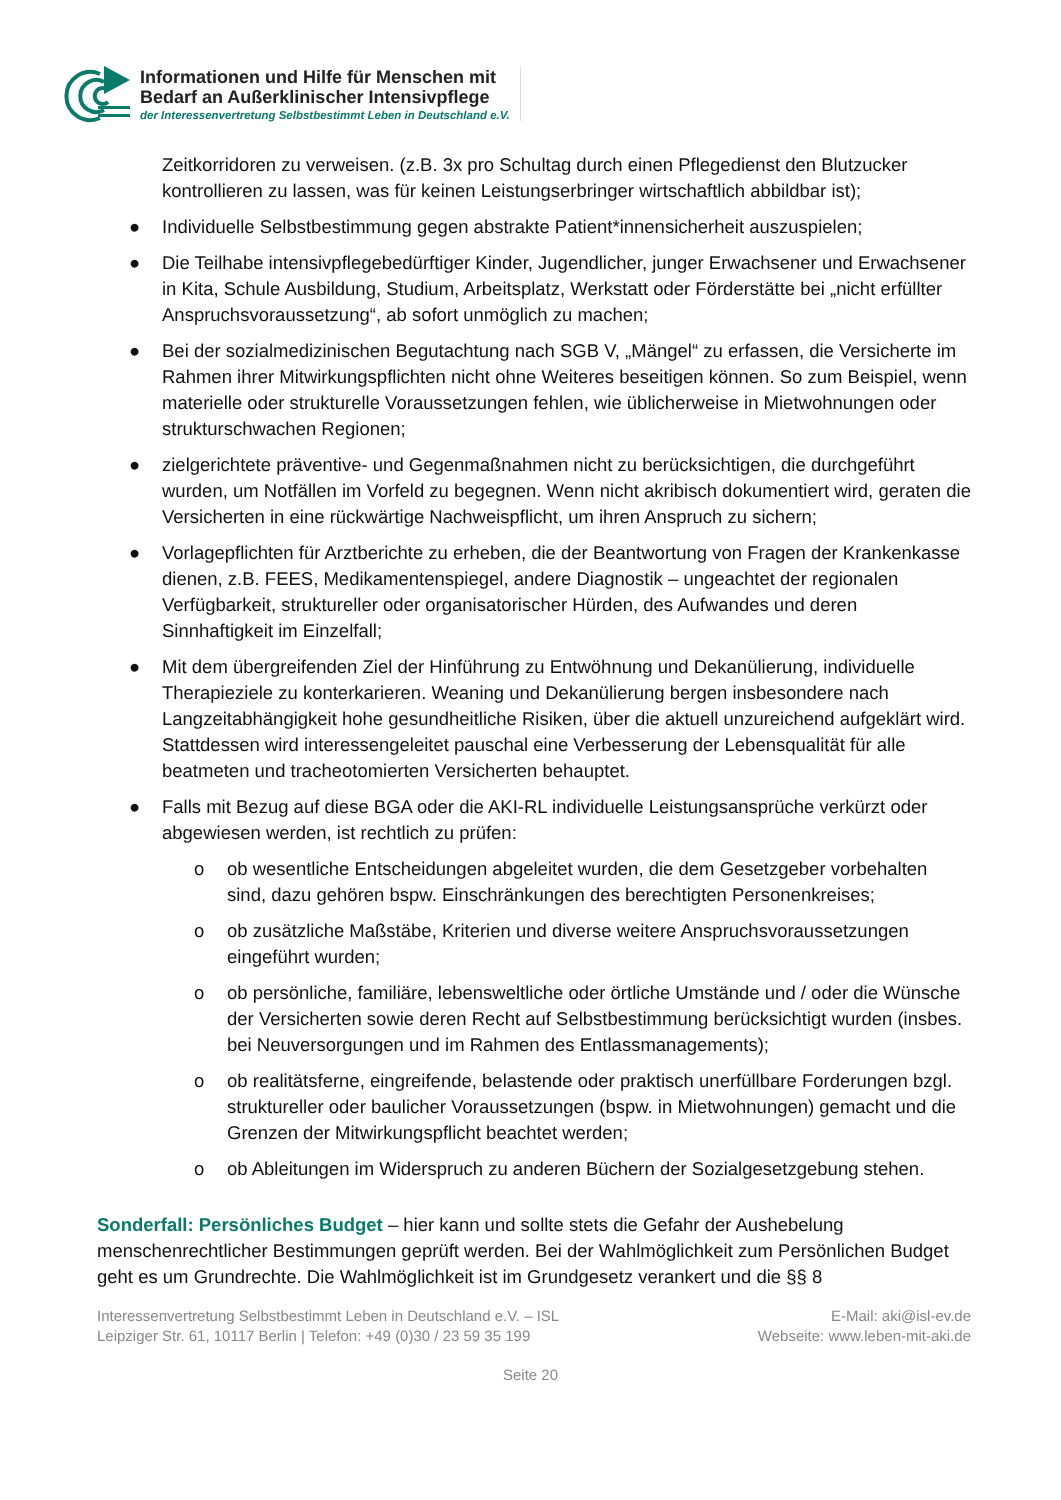Informationen und Hilfe für Menschen mit
Bedarf an Außerklinischer Intensivpflege
der Interessenvertretung Selbstbestimmt Leben in Deutschland e.V.
Zeitkorridoren zu verweisen. (z.B. 3x pro Schultag durch einen Pflegedienst den Blutzucker kontrollieren zu lassen, was für keinen Leistungserbringer wirtschaftlich abbildbar ist);
● Individuelle Selbstbestimmung gegen abstrakte Patient*innensicherheit auszuspielen;
● Die Teilhabe intensivpflegebedürftiger Kinder, Jugendlicher, junger Erwachsener und Erwachsener in Kita, Schule Ausbildung, Studium, Arbeitsplatz, Werkstatt oder Förderstätte bei „nicht erfüllter Anspruchsvoraussetzung“, ab sofort unmöglich zu machen;
● Bei der sozialmedizinischen Begutachtung nach SGB V, „Mängel“ zu erfassen, die Versicherte im Rahmen ihrer Mitwirkungspflichten nicht ohne Weiteres beseitigen können. So zum Beispiel, wenn materielle oder strukturelle Voraussetzungen fehlen, wie üblicherweise in Mietwohnungen oder strukturschwachen Regionen;
● zielgerichtete präventive- und Gegenmaßnahmen nicht zu berücksichtigen, die durchgeführt wurden, um Notfällen im Vorfeld zu begegnen. Wenn nicht akribisch dokumentiert wird, geraten die Versicherten in eine rückwärtige Nachweispflicht, um ihren Anspruch zu sichern;
● Vorlagepflichten für Arztberichte zu erheben, die der Beantwortung von Fragen der Krankenkasse dienen, z.B. FEES, Medikamentenspiegel, andere Diagnostik – ungeachtet der regionalen Verfügbarkeit, struktureller oder organisatorischer Hürden, des Aufwandes und deren Sinnhaftigkeit im Einzelfall;
● Mit dem übergreifenden Ziel der Hinführung zu Entwöhnung und Dekanülierung, individuelle Therapieziele zu konterkarieren. Weaning und Dekanülierung bergen insbesondere nach Langzeitabhängigkeit hohe gesundheitliche Risiken, über die aktuell unzureichend aufgeklärt wird. Stattdessen wird interessengeleitet pauschal eine Verbesserung der Lebensqualität für alle beatmeten und tracheotomierten Versicherten behauptet.
● Falls mit Bezug auf diese BGA oder die AKI-RL individuelle Leistungsansprüche verkürzt oder abgewiesen werden, ist rechtlich zu prüfen:
o ob wesentliche Entscheidungen abgeleitet wurden, die dem Gesetzgeber vorbehalten sind, dazu gehören bspw. Einschränkungen des berechtigten Personenkreises;
o ob zusätzliche Maßstäbe, Kriterien und diverse weitere Anspruchsvoraussetzungen eingeführt wurden;
o ob persönliche, familiäre, lebensweltliche oder örtliche Umstände und / oder die Wünsche der Versicherten sowie deren Recht auf Selbstbestimmung berücksichtigt wurden (insbes. bei Neuversorgungen und im Rahmen des Entlassmanagements);
o ob realitätsferne, eingreifende, belastende oder praktisch unerfüllbare Forderungen bzgl. struktureller oder baulicher Voraussetzungen (bspw. in Mietwohnungen) gemacht und die Grenzen der Mitwirkungspflicht beachtet werden;
o ob Ableitungen im Widerspruch zu anderen Büchern der Sozialgesetzgebung stehen.
Sonderfall: Persönliches Budget – hier kann und sollte stets die Gefahr der Aushebelung menschenrechtlicher Bestimmungen geprüft werden. Bei der Wahlmöglichkeit zum Persönlichen Budget geht es um Grundrechte. Die Wahlmöglichkeit ist im Grundgesetz verankert und die §§ 8
Interessenvertretung Selbstbestimmt Leben in Deutschland e.V. – ISL
Leipziger Str. 61, 10117 Berlin | Telefon: +49 (0)30 / 23 59 35 199
E-Mail: aki@isl-ev.de
Webseite: www.leben-mit-aki.de
Seite 20